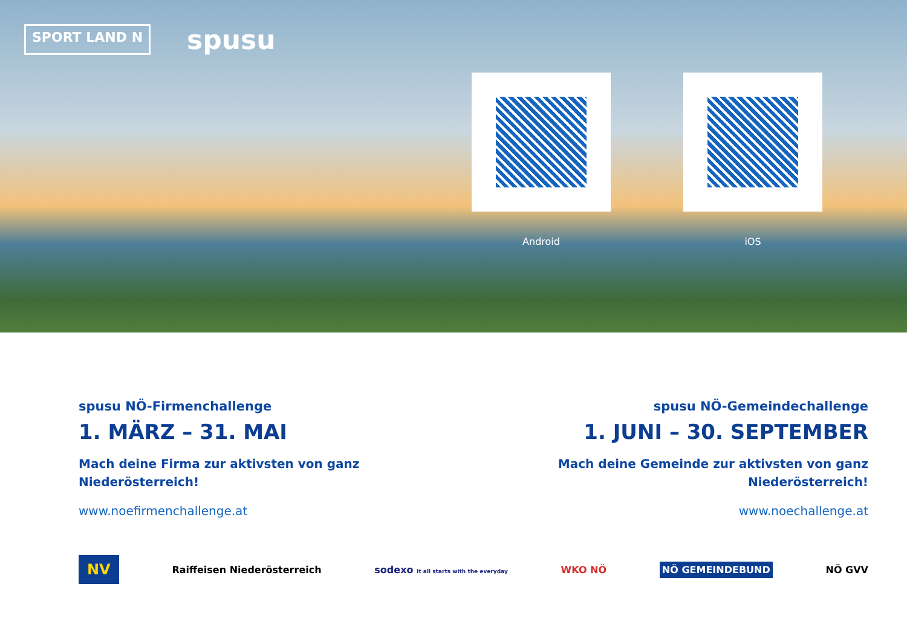SPORT LAND N
spusu
Android iOS
spusu NÖ-Firmenchallenge
1. MÄRZ – 31. MAI
Mach deine Firma zur aktivsten von ganz Niederösterreich!
www.noefirmenchallenge.at
spusu NÖ-Gemeindechallenge
1. JUNI – 30. SEPTEMBER
Mach deine Gemeinde zur aktivsten von ganz Niederösterreich!
www.noechallenge.at
NV Raiffeisen Niederösterreich sodexo It all starts with the everyday WKO NÖ NÖ GEMEINDEBUND NÖ GVV